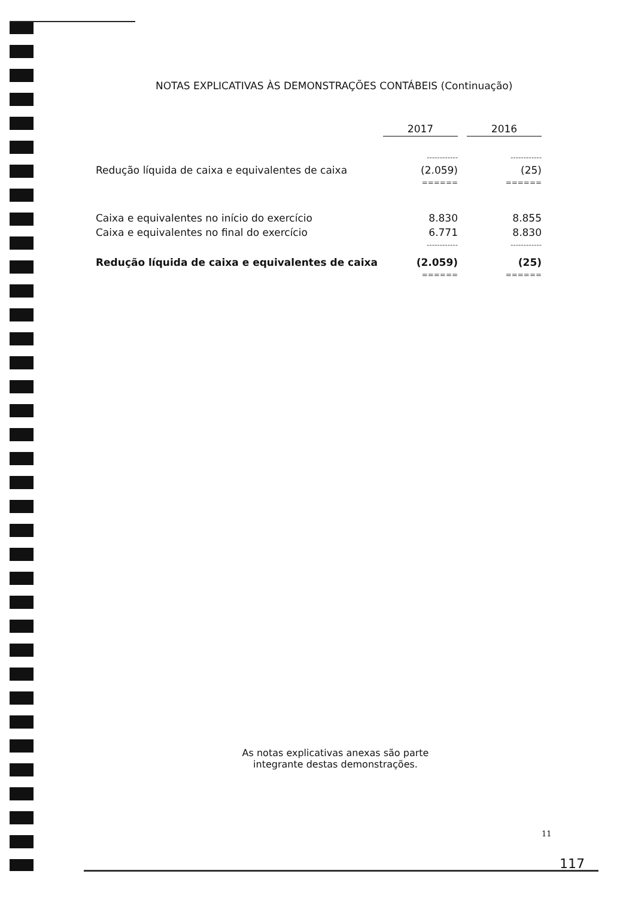NOTAS EXPLICATIVAS ÀS DEMONSTRAÇÕES CONTÁBEIS (Continuação)
| | 2017 | | 2016 |
| | ------------ | | ------------ |
| Redução líquida de caixa e equivalentes de caixa | (2.059) | | (25) |
| | ====== | | ====== |
| Caixa e equivalentes no início do exercício | 8.830 | | 8.855 |
| Caixa e equivalentes no final do exercício | 6.771 | | 8.830 |
| | ------------ | | ------------ |
| Redução líquida de caixa e equivalentes de caixa | (2.059) | | (25) |
| | ====== | | ====== |
As notas explicativas anexas são parte
integrante destas demonstrações.
11
117